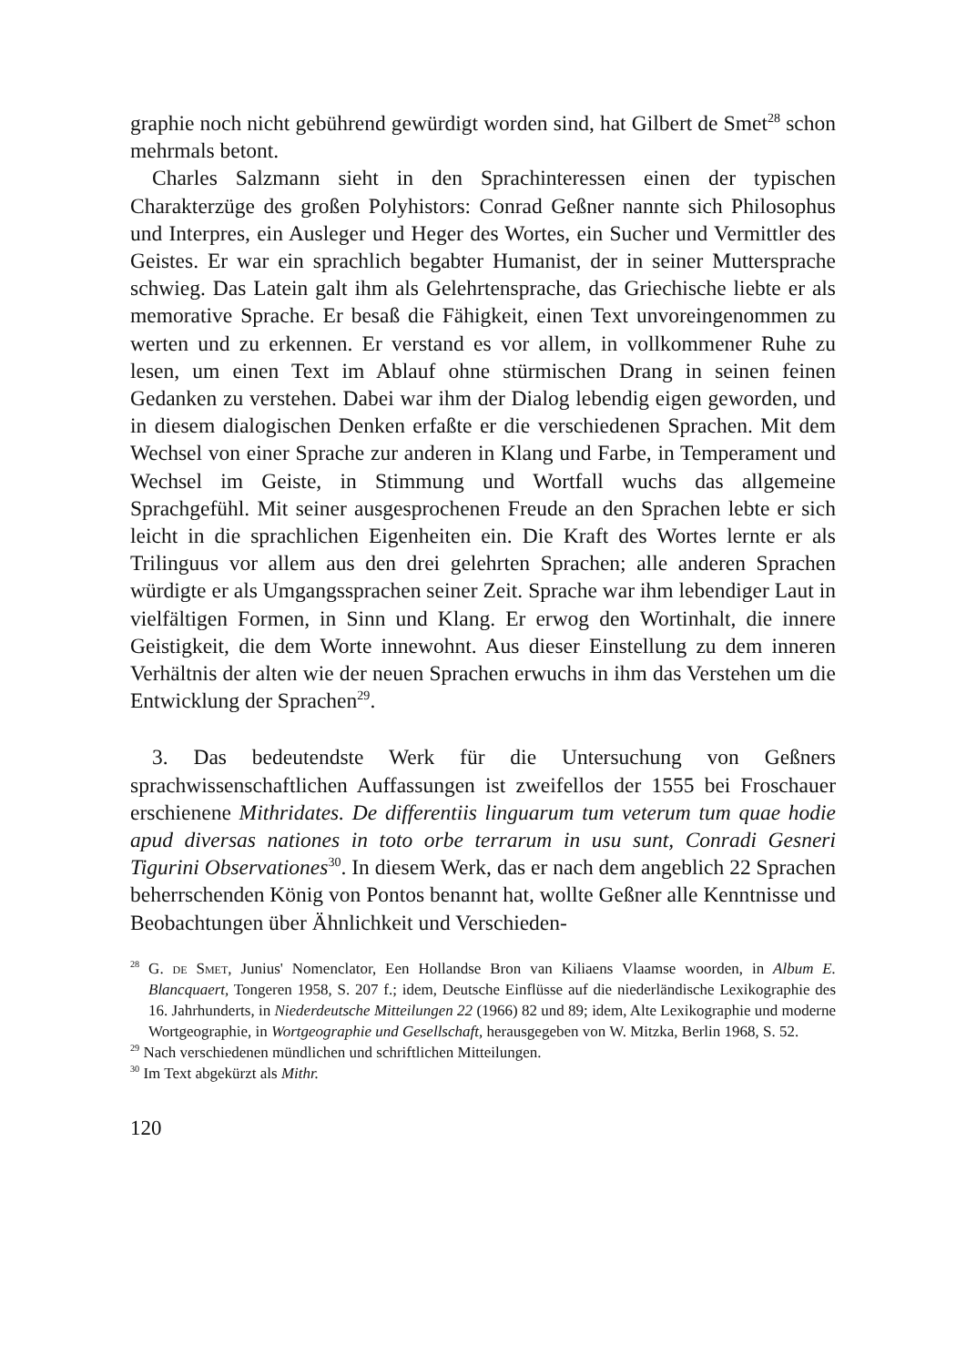graphie noch nicht gebührend gewürdigt worden sind, hat Gilbert de Smet<sup>28</sup> schon mehrmals betont.
Charles Salzmann sieht in den Sprachinteressen einen der typischen Charakterzüge des großen Polyhistors: Conrad Geßner nannte sich Philosophus und Interpres, ein Ausleger und Heger des Wortes, ein Sucher und Vermittler des Geistes. Er war ein sprachlich begabter Humanist, der in seiner Muttersprache schwieg. Das Latein galt ihm als Gelehrtensprache, das Griechische liebte er als memorative Sprache. Er besaß die Fähigkeit, einen Text unvoreingenommen zu werten und zu erkennen. Er verstand es vor allem, in vollkommener Ruhe zu lesen, um einen Text im Ablauf ohne stürmischen Drang in seinen feinen Gedanken zu verstehen. Dabei war ihm der Dialog lebendig eigen geworden, und in diesem dialogischen Denken erfaßte er die verschiedenen Sprachen. Mit dem Wechsel von einer Sprache zur anderen in Klang und Farbe, in Temperament und Wechsel im Geiste, in Stimmung und Wortfall wuchs das allgemeine Sprachgefühl. Mit seiner ausgesprochenen Freude an den Sprachen lebte er sich leicht in die sprachlichen Eigenheiten ein. Die Kraft des Wortes lernte er als Trilinguus vor allem aus den drei gelehrten Sprachen; alle anderen Sprachen würdigte er als Umgangssprachen seiner Zeit. Sprache war ihm lebendiger Laut in vielfältigen Formen, in Sinn und Klang. Er erwog den Wortinhalt, die innere Geistigkeit, die dem Worte innewohnt. Aus dieser Einstellung zu dem inneren Verhältnis der alten wie der neuen Sprachen erwuchs in ihm das Verstehen um die Entwicklung der Sprachen<sup>29</sup>.
3. Das bedeutendste Werk für die Untersuchung von Geßners sprachwissenschaftlichen Auffassungen ist zweifellos der 1555 bei Froschauer erschienene Mithridates. De differentiis linguarum tum veterum tum quae hodie apud diversas nationes in toto orbe terrarum in usu sunt, Conradi Gesneri Tigurini Observationes<sup>30</sup>. In diesem Werk, das er nach dem angeblich 22 Sprachen beherrschenden König von Pontos benannt hat, wollte Geßner alle Kenntnisse und Beobachtungen über Ähnlichkeit und Verschieden-
<sup>28</sup> G. de Smet, Junius' Nomenclator, Een Hollandse Bron van Kiliaens Vlaamse woorden, in Album E. Blancquaert, Tongeren 1958, S. 207 f.; idem, Deutsche Einflüsse auf die niederländische Lexikographie des 16. Jahrhunderts, in Niederdeutsche Mitteilungen 22 (1966) 82 und 89; idem, Alte Lexikographie und moderne Wortgeographie, in Wortgeographie und Gesellschaft, herausgegeben von W. Mitzka, Berlin 1968, S. 52.
<sup>29</sup> Nach verschiedenen mündlichen und schriftlichen Mitteilungen.
<sup>30</sup> Im Text abgekürzt als Mithr.
120